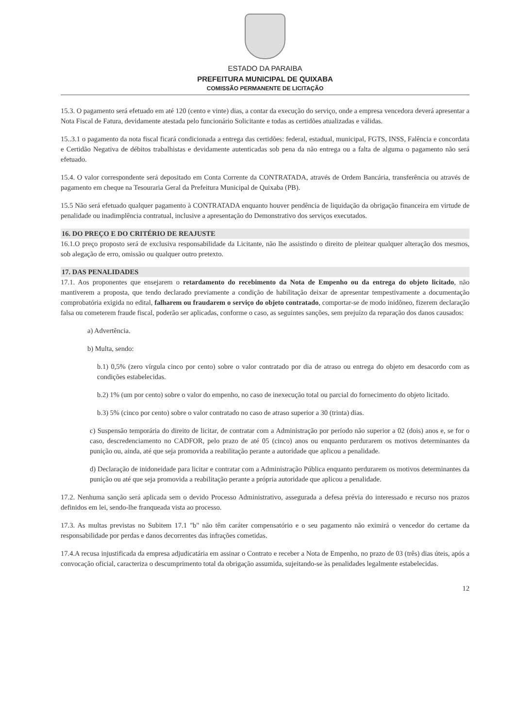ESTADO DA PARAIBA
PREFEITURA MUNICIPAL DE QUIXABA
COMISSÃO PERMANENTE DE LICITAÇÃO
15.3. O pagamento será efetuado em até 120 (cento e vinte) dias, a contar da execução do serviço, onde a empresa vencedora deverá apresentar a Nota Fiscal de Fatura, devidamente atestada pelo funcionário Solicitante e todas as certidões atualizadas e válidas.
15..3.1 o pagamento da nota fiscal ficará condicionada a entrega das certidões: federal, estadual, municipal, FGTS, INSS, Falência e concordata e Certidão Negativa de débitos trabalhistas e devidamente autenticadas sob pena da não entrega ou a falta de alguma o pagamento não será efetuado.
15.4. O valor correspondente será depositado em Conta Corrente da CONTRATADA, através de Ordem Bancária, transferência ou através de pagamento em cheque na Tesouraria Geral da Prefeitura Municipal de Quixaba (PB).
15.5 Não será efetuado qualquer pagamento à CONTRATADA enquanto houver pendência de liquidação da obrigação financeira em virtude de penalidade ou inadimplência contratual, inclusive a apresentação do Demonstrativo dos serviços executados.
16. DO PREÇO E DO CRITÉRIO DE REAJUSTE
16.1.O preço proposto será de exclusiva responsabilidade da Licitante, não lhe assistindo o direito de pleitear qualquer alteração dos mesmos, sob alegação de erro, omissão ou qualquer outro pretexto.
17. DAS PENALIDADES
17.1. Aos proponentes que ensejarem o retardamento do recebimento da Nota de Empenho ou da entrega do objeto licitado, não mantiverem a proposta, que tendo declarado previamente a condição de habilitação deixar de apresentar tempestivamente a documentação comprobatória exigida no edital, falharem ou fraudarem o serviço do objeto contratado, comportar-se de modo inidôneo, fizerem declaração falsa ou cometerem fraude fiscal, poderão ser aplicadas, conforme o caso, as seguintes sanções, sem prejuízo da reparação dos danos causados:
a) Advertência.
b) Multa, sendo:
b.1) 0,5% (zero vírgula cinco por cento) sobre o valor contratado por dia de atraso ou entrega do objeto em desacordo com as condições estabelecidas.
b.2) 1% (um por cento) sobre o valor do empenho, no caso de inexecução total ou parcial do fornecimento do objeto licitado.
b.3) 5% (cinco por cento) sobre o valor contratado no caso de atraso superior a 30 (trinta) dias.
c) Suspensão temporária do direito de licitar, de contratar com a Administração por período não superior a 02 (dois) anos e, se for o caso, descredenciamento no CADFOR, pelo prazo de até 05 (cinco) anos ou enquanto perdurarem os motivos determinantes da punição ou, ainda, até que seja promovida a reabilitação perante a autoridade que aplicou a penalidade.
d) Declaração de inidoneidade para licitar e contratar com a Administração Pública enquanto perdurarem os motivos determinantes da punição ou até que seja promovida a reabilitação perante a própria autoridade que aplicou a penalidade.
17.2. Nenhuma sanção será aplicada sem o devido Processo Administrativo, assegurada a defesa prévia do interessado e recurso nos prazos definidos em lei, sendo-lhe franqueada vista ao processo.
17.3. As multas previstas no Subitem 17.1 "b" não têm caráter compensatório e o seu pagamento não eximirá o vencedor do certame da responsabilidade por perdas e danos decorrentes das infrações cometidas.
17.4.A recusa injustificada da empresa adjudicatária em assinar o Contrato e receber a Nota de Empenho, no prazo de 03 (três) dias úteis, após a convocação oficial, caracteriza o descumprimento total da obrigação assumida, sujeitando-se às penalidades legalmente estabelecidas.
12